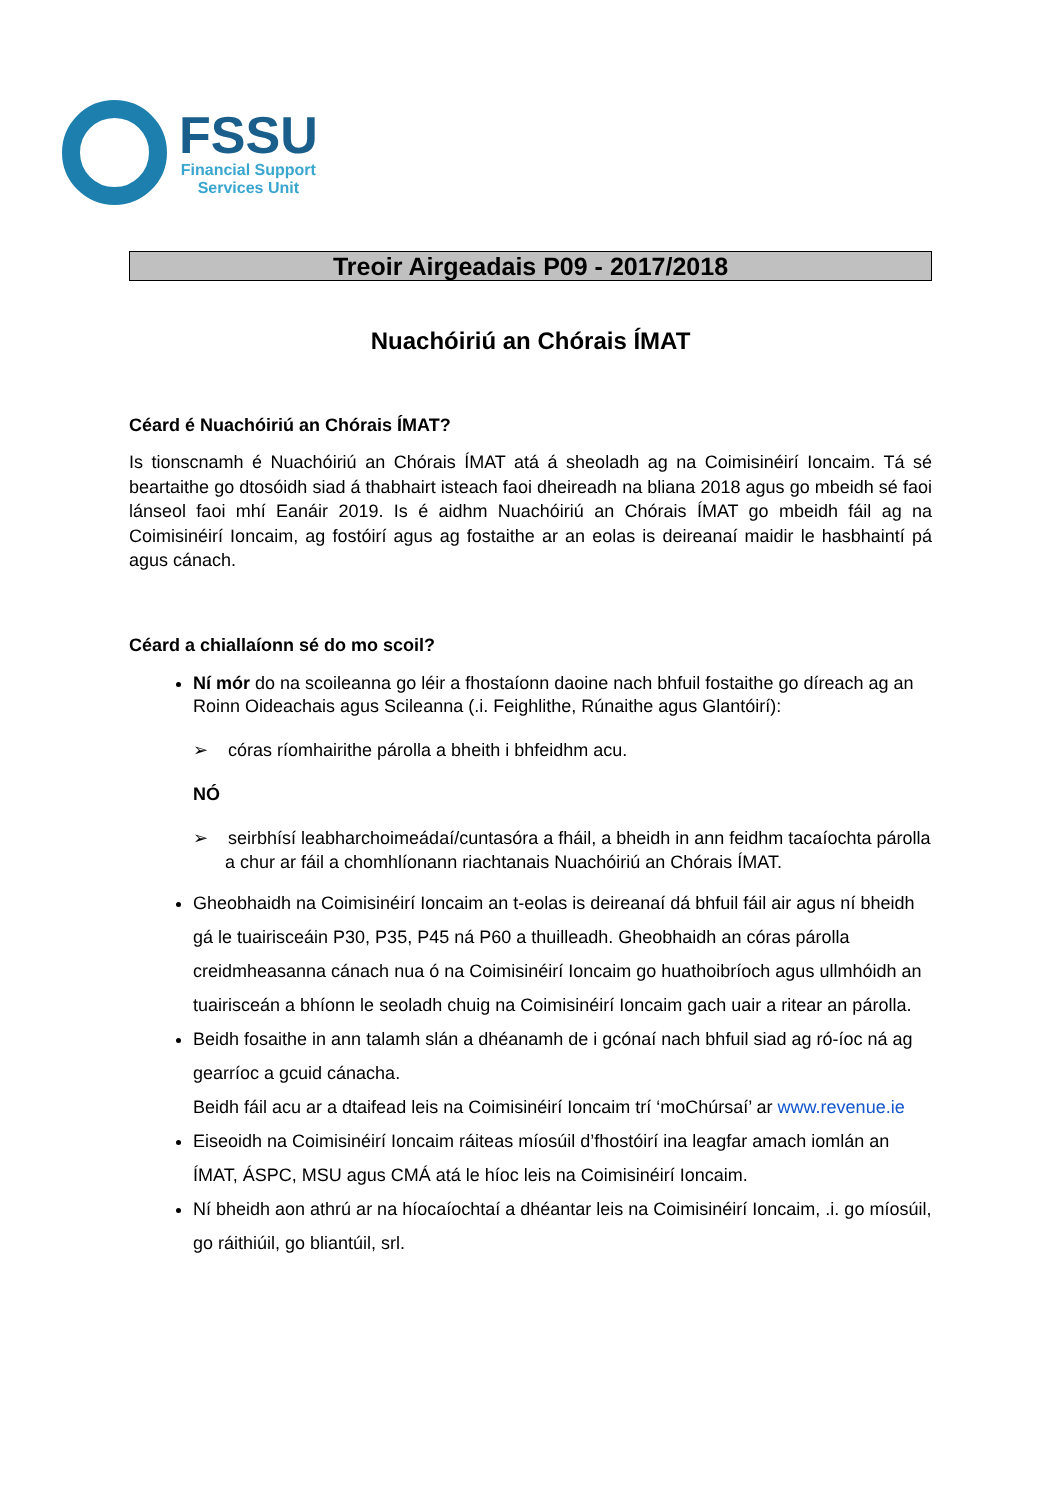FSSU
Financial Support
Services Unit
Treoir Airgeadais P09 - 2017/2018
Nuachóiriú an Chórais ÍMAT
Céard é Nuachóiriú an Chórais ÍMAT?
Is tionscnamh é Nuachóiriú an Chórais ÍMAT atá á sheoladh ag na Coimisinéirí Ioncaim. Tá sé beartaithe go dtosóidh siad á thabhairt isteach faoi dheireadh na bliana 2018 agus go mbeidh sé faoi lánseol faoi mhí Eanáir 2019. Is é aidhm Nuachóiriú an Chórais ÍMAT go mbeidh fáil ag na Coimisinéirí Ioncaim, ag fostóirí agus ag fostaithe ar an eolas is deireanaí maidir le hasbhaintí pá agus cánach.
Céard a chiallaíonn sé do mo scoil?
Ní mór do na scoileanna go léir a fhostaíonn daoine nach bhfuil fostaithe go díreach ag an Roinn Oideachais agus Scileanna (.i. Feighlithe, Rúnaithe agus Glantóirí):
➢ córas ríomhairithe párolla a bheith i bhfeidhm acu.
NÓ
➢ seirbhísí leabharchoimeádaí/cuntasóra a fháil, a bheidh in ann feidhm tacaíochta párolla a chur ar fáil a chomhlíonann riachtanais Nuachóiriú an Chórais ÍMAT.
Gheobhaidh na Coimisinéirí Ioncaim an t-eolas is deireanaí dá bhfuil fáil air agus ní bheidh gá le tuairisceáin P30, P35, P45 ná P60 a thuilleadh. Gheobhaidh an córas párolla creidmheasanna cánach nua ó na Coimisinéirí Ioncaim go huathoibríoch agus ullmhóidh an tuairisceán a bhíonn le seoladh chuig na Coimisinéirí Ioncaim gach uair a ritear an párolla.
Beidh fosaithe in ann talamh slán a dhéanamh de i gcónaí nach bhfuil siad ag ró-íoc ná ag gearríoc a gcuid cánacha.
Beidh fáil acu ar a dtaifead leis na Coimisinéirí Ioncaim trí ‘moChúrsaí’ ar www.revenue.ie
Eiseoidh na Coimisinéirí Ioncaim ráiteas míosúil d’fhostóirí ina leagfar amach iomlán an ÍMAT, ÁSPC, MSU agus CMÁ atá le híoc leis na Coimisinéirí Ioncaim.
Ní bheidh aon athrú ar na híocaíochtaí a dhéantar leis na Coimisinéirí Ioncaim, .i. go míosúil, go ráithiúil, go bliantúil, srl.